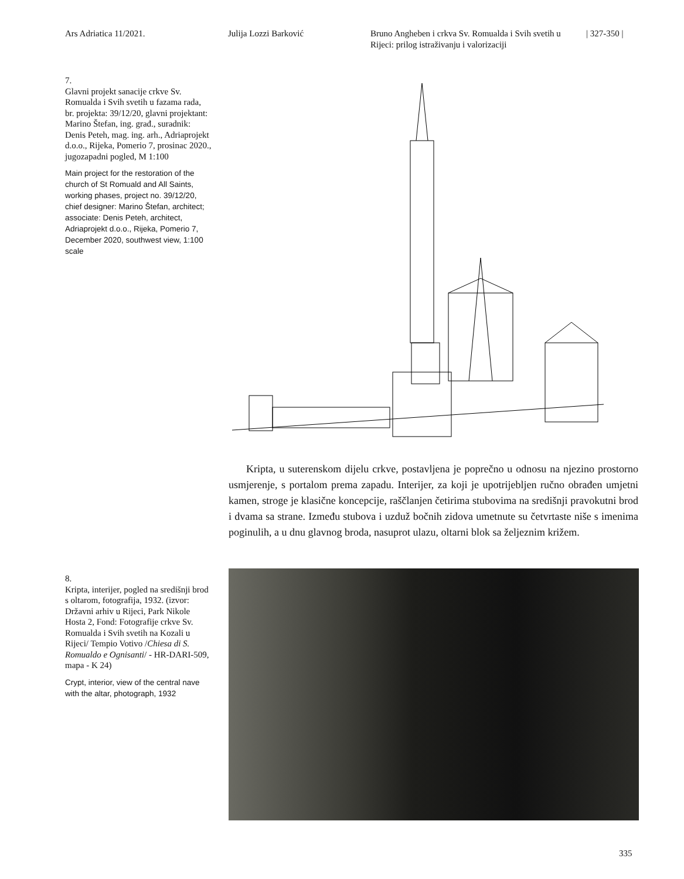Ars Adriatica 11/2021. Julija Lozzi Barković Bruno Angheben i crkva Sv. Romualda i Svih svetih u Rijeci: prilog istraživanju i valorizaciji
| 327-350 |
7.
Glavni projekt sanacije crkve Sv. Romualda i Svih svetih u fazama rada, br. projekta: 39/12/20, glavni projektant: Marino Štefan, ing. građ., suradnik: Denis Peteh, mag. ing. arh., Adriaprojekt d.o.o., Rijeka, Pomerio 7, prosinac 2020., jugozapadni pogled, M 1:100
Main project for the restoration of the church of St Romuald and All Saints, working phases, project no. 39/12/20, chief designer: Marino Štefan, architect; associate: Denis Peteh, architect, Adriaprojekt d.o.o., Rijeka, Pomerio 7, December 2020, southwest view, 1:100 scale
Kripta, u suterenskom dijelu crkve, postavljena je poprečno u odnosu na njezino prostorno usmjerenje, s portalom prema zapadu. Interijer, za koji je upotrijebljen ručno obrađen umjetni kamen, stroge je klasične koncepcije, raščlanjen četirima stubovima na središnji pravokutni brod i dvama sa strane. Između stubova i uzduž bočnih zidova umetnute su četvrtaste niše s imenima poginulih, a u dnu glavnog broda, nasuprot ulazu, oltarni blok sa željeznim križem.
8.
Kripta, interijer, pogled na središnji brod s oltarom, fotografija, 1932. (izvor: Državni arhiv u Rijeci, Park Nikole Hosta 2, Fond: Fotografije crkve Sv. Romualda i Svih svetih na Kozali u Rijeci/ Tempio Votivo /Chiesa di S. Romualdo e Ognisanti/ - HR-DARI-509, mapa - K 24)
Crypt, interior, view of the central nave with the altar, photograph, 1932
335